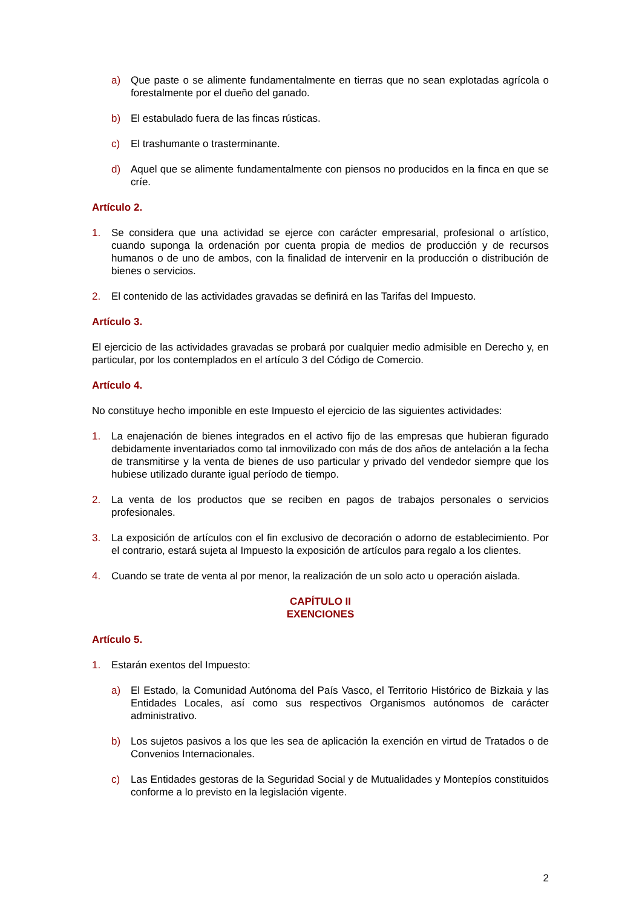a) Que paste o se alimente fundamentalmente en tierras que no sean explotadas agrícola o forestalmente por el dueño del ganado.
b) El estabulado fuera de las fincas rústicas.
c) El trashumante o trasterminante.
d) Aquel que se alimente fundamentalmente con piensos no producidos en la finca en que se críe.
Artículo 2.
1. Se considera que una actividad se ejerce con carácter empresarial, profesional o artístico, cuando suponga la ordenación por cuenta propia de medios de producción y de recursos humanos o de uno de ambos, con la finalidad de intervenir en la producción o distribución de bienes o servicios.
2. El contenido de las actividades gravadas se definirá en las Tarifas del Impuesto.
Artículo 3.
El ejercicio de las actividades gravadas se probará por cualquier medio admisible en Derecho y, en particular, por los contemplados en el artículo 3 del Código de Comercio.
Artículo 4.
No constituye hecho imponible en este Impuesto el ejercicio de las siguientes actividades:
1. La enajenación de bienes integrados en el activo fijo de las empresas que hubieran figurado debidamente inventariados como tal inmovilizado con más de dos años de antelación a la fecha de transmitirse y la venta de bienes de uso particular y privado del vendedor siempre que los hubiese utilizado durante igual período de tiempo.
2. La venta de los productos que se reciben en pagos de trabajos personales o servicios profesionales.
3. La exposición de artículos con el fin exclusivo de decoración o adorno de establecimiento. Por el contrario, estará sujeta al Impuesto la exposición de artículos para regalo a los clientes.
4. Cuando se trate de venta al por menor, la realización de un solo acto u operación aislada.
CAPÍTULO II
EXENCIONES
Artículo 5.
1. Estarán exentos del Impuesto:
a) El Estado, la Comunidad Autónoma del País Vasco, el Territorio Histórico de Bizkaia y las Entidades Locales, así como sus respectivos Organismos autónomos de carácter administrativo.
b) Los sujetos pasivos a los que les sea de aplicación la exención en virtud de Tratados o de Convenios Internacionales.
c) Las Entidades gestoras de la Seguridad Social y de Mutualidades y Montepíos constituidos conforme a lo previsto en la legislación vigente.
2